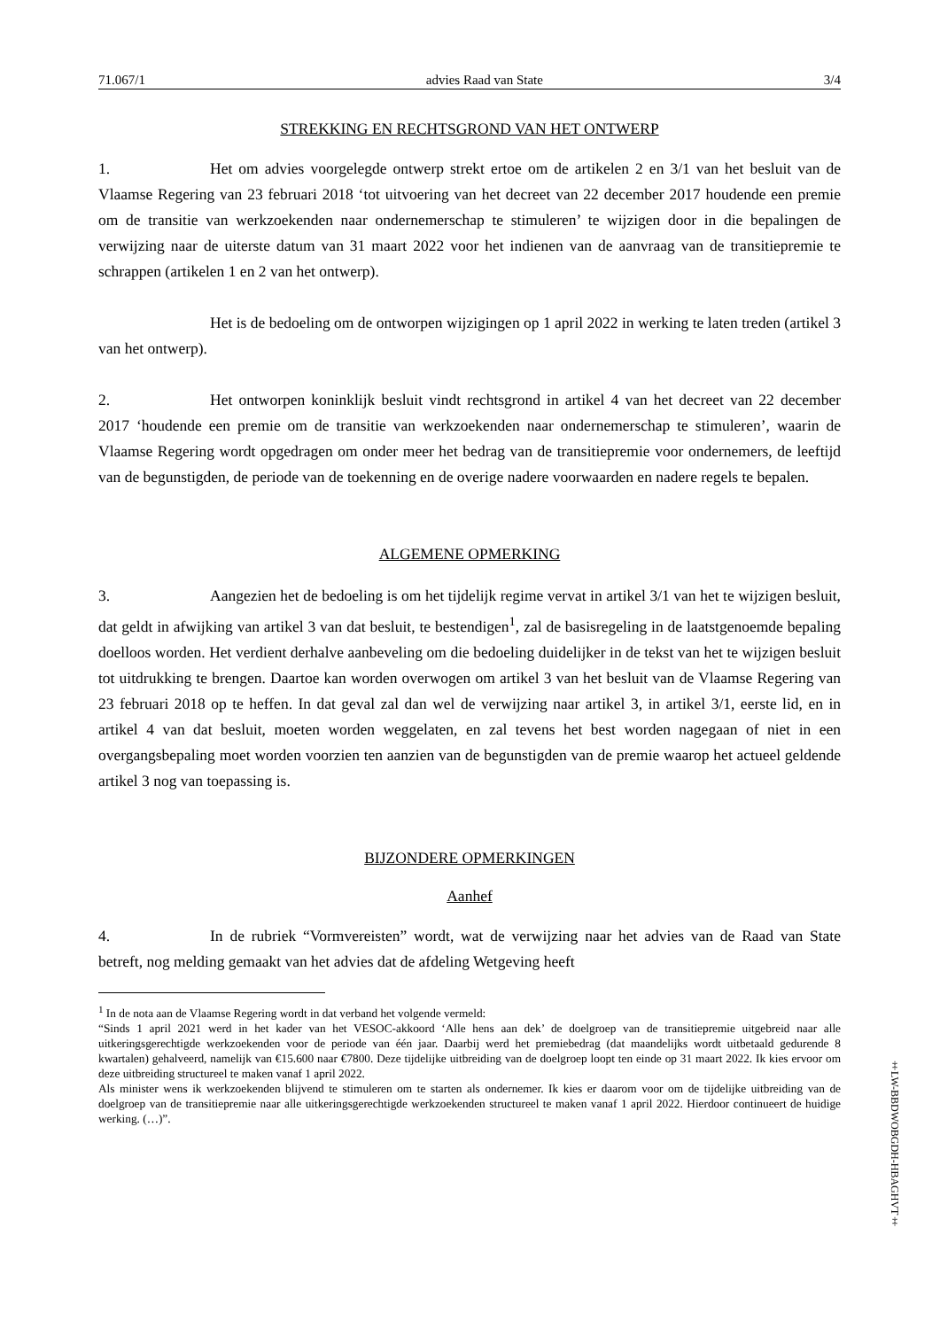71.067/1 advies Raad van State 3/4
STREKKING EN RECHTSGROND VAN HET ONTWERP
1. Het om advies voorgelegde ontwerp strekt ertoe om de artikelen 2 en 3/1 van het besluit van de Vlaamse Regering van 23 februari 2018 ‘tot uitvoering van het decreet van 22 december 2017 houdende een premie om de transitie van werkzoekenden naar ondernemerschap te stimuleren’ te wijzigen door in die bepalingen de verwijzing naar de uiterste datum van 31 maart 2022 voor het indienen van de aanvraag van de transitiepremie te schrappen (artikelen 1 en 2 van het ontwerp).
Het is de bedoeling om de ontworpen wijzigingen op 1 april 2022 in werking te laten treden (artikel 3 van het ontwerp).
2. Het ontworpen koninklijk besluit vindt rechtsgrond in artikel 4 van het decreet van 22 december 2017 ‘houdende een premie om de transitie van werkzoekenden naar ondernemerschap te stimuleren’, waarin de Vlaamse Regering wordt opgedragen om onder meer het bedrag van de transitiepremie voor ondernemers, de leeftijd van de begunstigden, de periode van de toekenning en de overige nadere voorwaarden en nadere regels te bepalen.
ALGEMENE OPMERKING
3. Aangezien het de bedoeling is om het tijdelijk regime vervat in artikel 3/1 van het te wijzigen besluit, dat geldt in afwijking van artikel 3 van dat besluit, te bestendigen<sup>1</sup>, zal de basisregeling in de laatstgenoemde bepaling doelloos worden. Het verdient derhalve aanbeveling om die bedoeling duidelijker in de tekst van het te wijzigen besluit tot uitdrukking te brengen. Daartoe kan worden overwogen om artikel 3 van het besluit van de Vlaamse Regering van 23 februari 2018 op te heffen. In dat geval zal dan wel de verwijzing naar artikel 3, in artikel 3/1, eerste lid, en in artikel 4 van dat besluit, moeten worden weggelaten, en zal tevens het best worden nagegaan of niet in een overgangsbepaling moet worden voorzien ten aanzien van de begunstigden van de premie waarop het actueel geldende artikel 3 nog van toepassing is.
BIJZONDERE OPMERKINGEN
Aanhef
4. In de rubriek “Vormvereisten” wordt, wat de verwijzing naar het advies van de Raad van State betreft, nog melding gemaakt van het advies dat de afdeling Wetgeving heeft
<sup>1</sup> In de nota aan de Vlaamse Regering wordt in dat verband het volgende vermeld:
“Sinds 1 april 2021 werd in het kader van het VESOC-akkoord ‘Alle hens aan dek’ de doelgroep van de transitiepremie uitgebreid naar alle uitkeringsgerechtigde werkzoekenden voor de periode van één jaar. Daarbij werd het premiebedrag (dat maandelijks wordt uitbetaald gedurende 8 kwartalen) gehalveerd, namelijk van €15.600 naar €7800. Deze tijdelijke uitbreiding van de doelgroep loopt ten einde op 31 maart 2022. Ik kies ervoor om deze uitbreiding structureel te maken vanaf 1 april 2022.
Als minister wens ik werkzoekenden blijvend te stimuleren om te starten als ondernemer. Ik kies er daarom voor om de tijdelijke uitbreiding van de doelgroep van de transitiepremie naar alle uitkeringsgerechtigde werkzoekenden structureel te maken vanaf 1 april 2022. Hierdoor continueert de huidige werking. (…)”.
‡LW-BBDWOBGDH-HBAGHVT‡